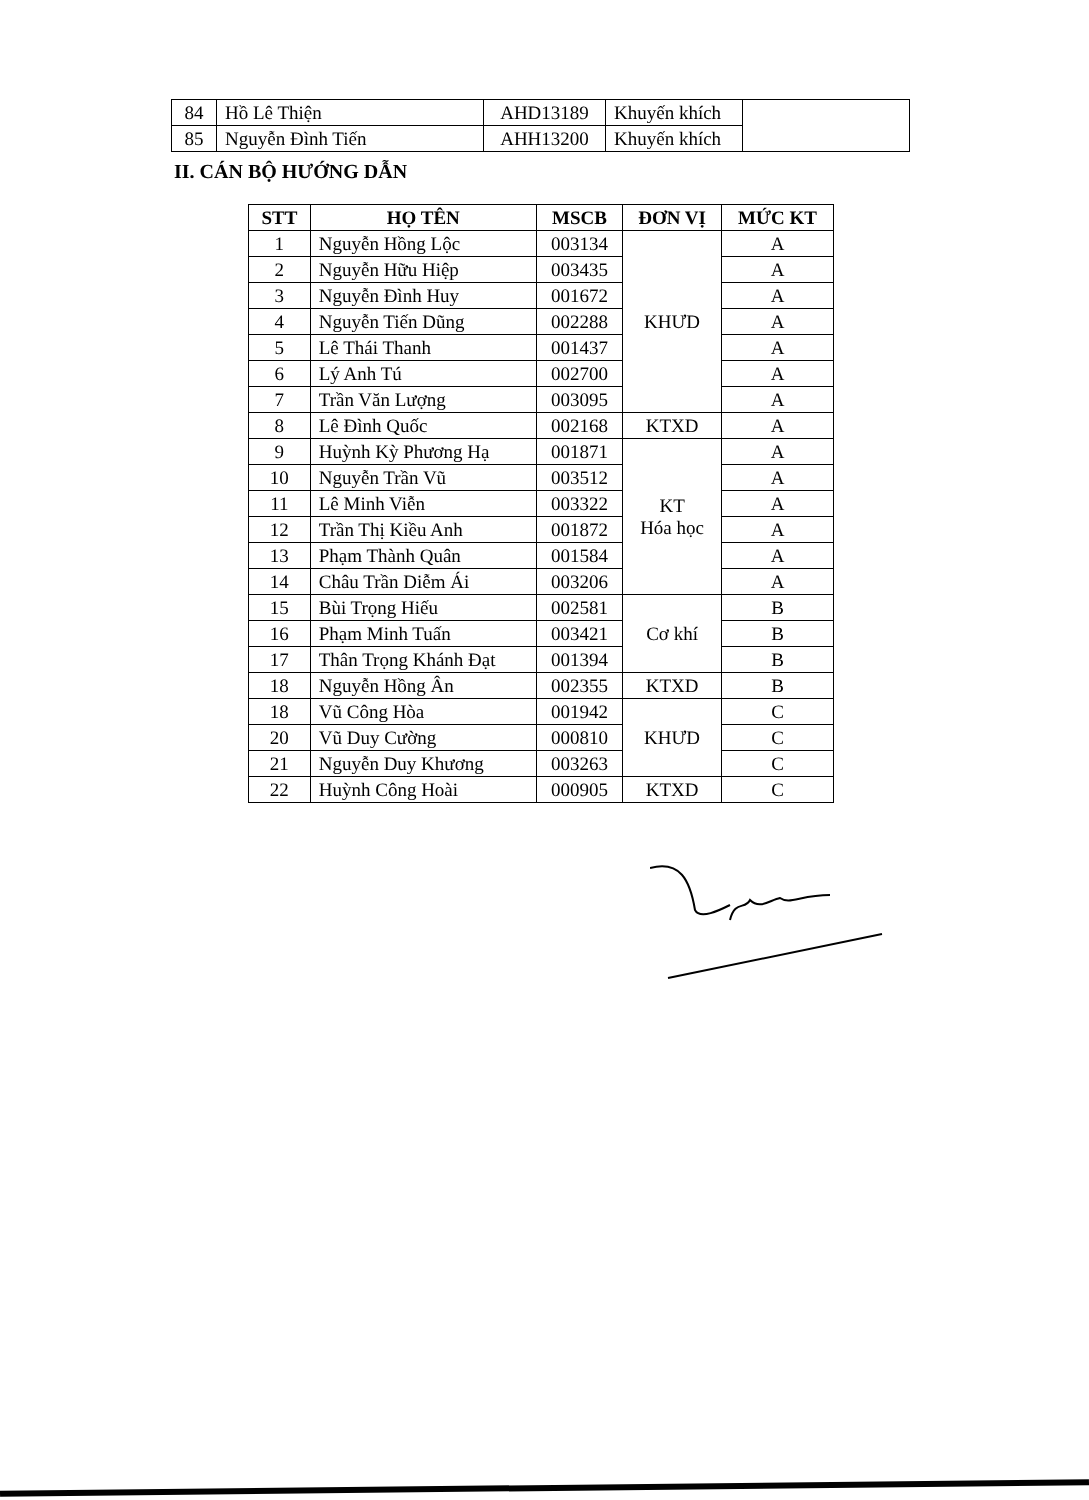| 84 | Hồ Lê Thiện | AHD13189 | Khuyến khích | |
| 85 | Nguyễn Đình Tiến | AHH13200 | Khuyến khích | |
II. CÁN BỘ HƯỚNG DẪN
| STT | HỌ TÊN | MSCB | ĐƠN VỊ | MỨC KT |
| --- | --- | --- | --- | --- |
| 1 | Nguyễn Hồng Lộc | 003134 | KHƯD | A |
| 2 | Nguyễn Hữu Hiệp | 003435 | | A |
| 3 | Nguyễn Đình Huy | 001672 | | A |
| 4 | Nguyễn Tiến Dũng | 002288 | | A |
| 5 | Lê Thái Thanh | 001437 | | A |
| 6 | Lý Anh Tú | 002700 | | A |
| 7 | Trần Văn Lượng | 003095 | | A |
| 8 | Lê Đình Quốc | 002168 | KTXD | A |
| 9 | Huỳnh Kỳ Phương Hạ | 001871 | KT Hóa học | A |
| 10 | Nguyễn Trần Vũ | 003512 | | A |
| 11 | Lê Minh Viễn | 003322 | | A |
| 12 | Trần Thị Kiều Anh | 001872 | | A |
| 13 | Phạm Thành Quân | 001584 | | A |
| 14 | Châu Trần Diễm Ái | 003206 | | A |
| 15 | Bùi Trọng Hiếu | 002581 | Cơ khí | B |
| 16 | Phạm Minh Tuấn | 003421 | | B |
| 17 | Thân Trọng Khánh Đạt | 001394 | | B |
| 18 | Nguyễn Hồng Ân | 002355 | KTXD | B |
| 18 | Vũ Công Hòa | 001942 | KHƯD | C |
| 20 | Vũ Duy Cường | 000810 | | C |
| 21 | Nguyễn Duy Khương | 003263 | | C |
| 22 | Huỳnh Công Hoài | 000905 | KTXD | C |